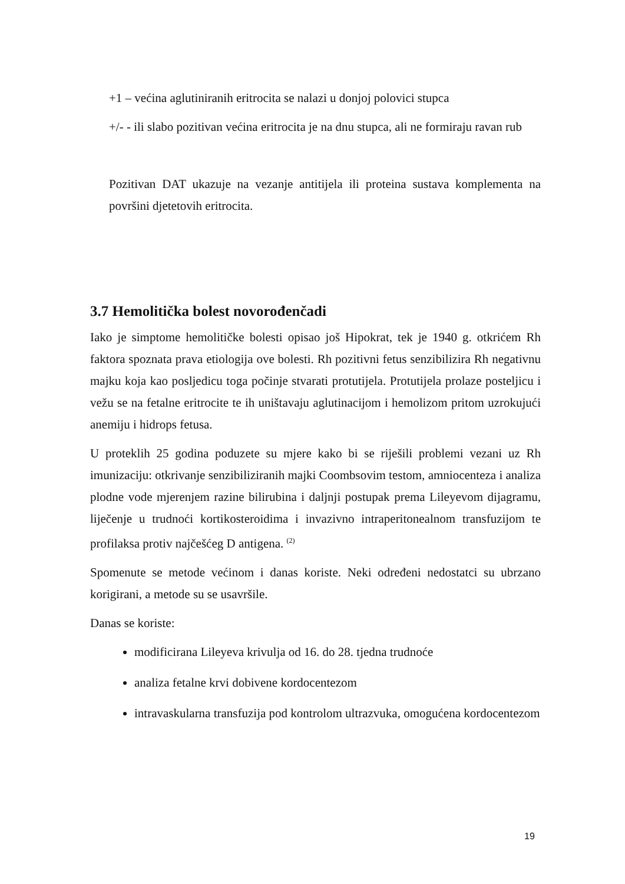+1 – većina aglutiniranih eritrocita se nalazi u donjoj polovici stupca
+/- - ili slabo pozitivan većina eritrocita je na dnu stupca, ali ne formiraju ravan rub
Pozitivan DAT ukazuje na vezanje antitijela ili proteina sustava komplementa na površini djetetovih eritrocita.
3.7 Hemolitička bolest novorođenčadi
Iako je simptome hemolitičke bolesti opisao još Hipokrat, tek je 1940 g. otkrićem Rh faktora spoznata prava etiologija ove bolesti. Rh pozitivni fetus senzibilizira Rh negativnu majku koja kao posljedicu toga počinje stvarati protutijela. Protutijela prolaze posteljicu i vežu se na fetalne eritrocite te ih uništavaju aglutinacijom i hemolizom pritom uzrokujući anemiju i hidrops fetusa.
U proteklih 25 godina poduzete su mjere kako bi se riješili problemi vezani uz Rh imunizaciju: otkrivanje senzibiliziranih majki Coombsovim testom, amniocenteza i analiza plodne vode mjerenjem razine bilirubina i daljnji postupak prema Lileyevom dijagramu, liječenje u trudnoći kortikosteroidima i invazivno intraperitonealnom transfuzijom te profilaksa protiv najčešćeg D antigena. <sup>(2)</sup>
Spomenute se metode većinom i danas koriste. Neki određeni nedostatci su ubrzano korigirani, a metode su se usavršile.
Danas se koriste:
modificirana Lileyeva krivulja od 16. do 28. tjedna trudnoće
analiza fetalne krvi dobivene kordocentezom
intravaskularna transfuzija pod kontrolom ultrazvuka, omogućena kordocentezom
19